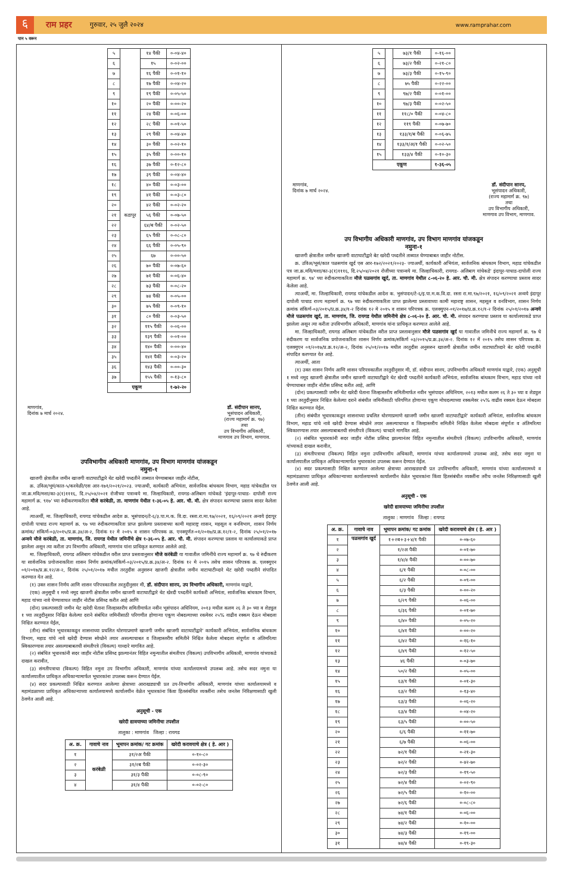६
राम प्रहर
गुरुवार, २५ जुलै २०२४
www.ramprahar.com
पान ५ वरून
| ५ | कडापूर | १४ पैकी | ०-०४-४० |
| ६ | | १५ | ०-०२-०० |
| ७ | | १६ पैकी | ०-०१-१० |
| ८ | | १७ पैकी | ०-०४-२० |
| ९ | | १९ पैकी | ०-०५-५० |
| १० | | २० पैकी | ०-००-२० |
| ११ | | २४ पैकी | ०-०६-०० |
| १२ | | २८ पैकी | ०-०१-५० |
| १३ | | २९ पैकी | ०-०४-४० |
| १४ | | ३० पैकी | ०-०२-१० |
| १५ | | ३५ पैकी | ०-००-१० |
| १६ | | ३७ पैकी | ०-१२-८० |
| १७ | | ३९ पैकी | ०-०४-४० |
| १८ | | ४० पैकी | ०-०३-०० |
| १९ | | ४१ पैकी | ०-०३-८० |
| २० | | ४२ पैकी | ०-०२-२० |
| २१ | | ५६ पैकी | ०-०७-५० |
| २२ | | ६४/ब पैकी | ०-०२-५० |
| २३ | | ६५ पैकी | ०-०८-८० |
| २४ | | ६६ पैकी | ०-०५-९० |
| २५ | | ६७ | ०-००-५० |
| २६ | | ७० पैकी | ०-०७-६० |
| २७ | | ७१ पैकी | ०-०६-४० |
| २८ | | ७३ पैकी | ०-०८-२० |
| २९ | | ७४ पैकी | ०-०५-०० |
| ३० | | ७५ पैकी | ०-०९-१० |
| ३१ | | ८० पैकी | ०-०३-५० |
| ३२ | | ११५ पैकी | ०-०६-०० |
| ३३ | | १३९ पैकी | ०-०१-०० |
| ३४ | | १४० पैकी | ०-००-४० |
| ३५ | | १४१ पैकी | ०-०३-२० |
| ३६ | | १४३ पैकी | ०-००-३० |
| ३७ | | १५५ पैकी | ०-१३-८० |
| एकूण | | | १-७२-२० |
माणगांव,
दिनांक ७ मार्च २०२४.
डॉ. संदीपान सानप,
भूसंपादन अधिकारी,
(राज्य महामार्ग क्र. ९७)
तथा
उप विभागीय अधिकारी,
माणगाव उप विभाग, माणगाव.
उपविभागीय अधिकारी माणगांव, उप विभाग माणगांव यांजकडून
नमुना-१
खाजगी क्षेत्रातील जमीन खाजगी वाटाघाटीद्वारे थेट खरेदी पध्दतीने ताब्यात घेण्याबाबत जाहीर नोटीस,
क्र. उविअ/भूमं/कात-५/करवेळी/एस आर-१७१/२०२१/२०२३. ज्याअथी, कार्यकारी अभियंता, सार्वजनिक बांधकाम विभाग, महाड यांचेकडील पत्र जा.क्र.मवि/मशा/का-३(१)१११६, दि.२५/०४/२०२१ रोजीच्या पत्रान्वये मा. जिल्हाधिकारी, रायगड-अलिबाग यांचेकडे 'इंदापूर-पाचाड- दापोली राज्य महामार्ग क्र. ९१७' च्या रुंदीकरणाकरिता मौजे करंबेळी, ता. माणगांव येथील १-३६-०५ हे. आर. चौ. मी. क्षेत्र संपादन करण्याचा प्रस्ताव सादर केलेला आहे.
त्याअर्थी, मा. जिल्हाधिकारी, रायगड यांचेकडील आदेश क्र. भूसंपादन/टे-६/३.पा.म.क. वि.दा. रस्ता.रा.मा.९७/२०२१, १६/०९/२०२१ अन्वये इंदापूर दापोली पाचाड राज्य महामार्ग क्र. ९७ च्या रुंदीकरणाकरिता प्राप्त झालेल्या प्रस्तावाच्या कामी महाराष्ट्र शासन, महसूल व वनविभाग, शासन निर्णय क्रमांक/ संकिर्ण-०३/२०१५/प्र.क्र.३४/अ-२, दिनांक १२ मे २०१५ व शासन परिपत्रक क्र. एनक्यूर्णत-०१/२०१७/प्र.क्र.१२/१-२, दिनांक २५/०१/२०१७ अन्वये मौजे करंबेळी, ता. माणगांव, जि. रायगड येथील जमिनींचे क्षेत्र १-३६-०५ हे. आर. चौ. मी. संपादन करण्याचा प्रस्ताव या कार्यालयाकडे प्राप्त झालेला असून त्या करीता उप विभागीय अधिकारी, माणगांव यांना प्राधिकृत करण्यात आलेले आहे.
मा. जिल्हाधिकारी, रायगड अलिबाग यांचेकडील वरील प्राप्त प्रस्तावानुसार मौजे करंबेळी या गावातील जमिनींचे राज्य महामार्ग क्र. ९७ चे रुंदीकरण या सार्वजनिक प्रयोजनाकरिता शासन निर्णय क्रमांक/संकिर्ण-०३/२०१५/प्र.क्र.३४/अ-२. दिनांक १२ मे २०१५ तसेच शासन परिपत्रक क्र. एलक्युएन ०१/२०१७/प्र.क्र.१२/अ-२, दिनांक २५/०१/२०१७ मधील तरतुदीस अनुसरुन खाजगी क्षेत्रातील जमीन वाटाघाटीव्दारे थेट खरेदी पध्दतीने संपादित करण्यात येत आहे.
(१) उक्त शासन निर्णय आणि शासन परिपत्रकातील तरतुदीनुसार मी, डॉ. संदीपान सानप, उप विभागीय अधिकारी, माणगांव याद्वारे,
(एक) अनुसूची १ मध्ये नमूद खाजगी क्षेत्रातील जमीन खाजगी वाटाघाटीद्वारे थेट खेरदी पध्दतीने कार्यकरी अभियंता, सार्वजनिक बांधकाम विभाग, महाड यांच्या नावे घेण्यावाचत जाहीर नोटीस प्रसिध्द करीत आहे आणि
(दोन) प्रकल्पासाठी जमीन थेट खरेदी घेताना जिल्हास्तरीय समितीमार्फत नवीन भूसंपादन अधिनियम, २०१३ मधील कलम २६ ते ३० च्या व शेड्युल १ च्या तरतुदीनुसार निश्चित केलेल्या दराने संबंधित जमिनीसाठी परिगणीत होणाऱ्या एकूण नोबदल्याच्या रकमेवर २५% वाढीव रक्कम देऊन मोबदला निश्चित करण्यात येईल,
(तीन) संबंधित भूधारकाकडून शासनाच्या प्रचलित धोरणाप्रमाणे खाजगी जमीन खाजगी वाटाघाटीद्वारे' कार्यकारी अभियंता, सार्वजनिक बांधकाम विभाग, महाड यांचे नावे खरेदी देण्यास स्वेच्छेने तयार असल्याचाबत व जिल्हास्तरीय समितीने निश्चित केलेला मोबदला संपूर्णतः व अंतिमरित्या स्विकारण्यास तयार असल्याबाबतची संमतीपत्रे (विकल्प) याव्दारे मागवित आहे.
(२) संबंधित भूधारकांनी सदर जाहीर नोटीस प्रसिध्द झाल्यानंतर विहित नमुन्यातील संमतीपत्र (विकल्प) उपविभागीय अधिकारी, माणगांव यांच्याकडे दाखल करावीत,
(३) संमतीपत्राचा (विकल्प) विहित नमुना उप विभागीय अधिकारी, माणगांव यांच्या कार्यालयामध्ये उपलब्ध आहे. तसेच सदर नमुना या कार्यालयातील प्राधिकृत अधिकाऱ्यामार्फत भूधारकांना उपलब्ध करून देण्यात येईल.
(४) सदर प्रकल्पासाठी निश्चित करण्यात आलेल्या क्षेत्राच्या आराखड्याची प्रत उप-विभागीय अधिकारी, माणगांव यांच्या कार्यालयामध्ये व महामंडळाच्या प्राधिकृत अधिकाऱ्याच्या कार्यालयामध्ये कार्यालयीन वेळेत भूधारकांना किंवा हितसंबंधित व्यक्तींना तसेच जनतेस निरिक्षणासाठी खुली ठेवणेत आली आहे.
अनुसूची - एक
खरेदी द्यावयाच्या जमिनीचा तपशील
तालुका : माणगांव जिल्हा : रायगड
| अ. क्र. | गावाचे नाव | भूमापन क्रमांक/ गट क्रमांक | खरेदी करावयाचे क्षेत्र ( हे. आर ) |
| --- | --- | --- | --- |
| १ | करंबेळी | ३१/२अ पैकी | ०-१०-८० |
| २ | | ३१/२ब पैकी | ०-०२-३० |
| ३ | | ३१/३ पैकी | ०-०८-९० |
| ४ | | ३१/४ पैकी | ०-०२-८० |
| ५ | | ७३/१ पैकी | ०-१६-०० |
| ६ | | ७३/२ पैकी | ०-२१-८० |
| ७ | | ७३/३ पैकी | ०-१५-९० |
| ८ | | ७५ पैकी | ०-२२-०० |
| ९ | | ९७/२ पैकी | ०-०१-०० |
| १० | | ९७/३ पैकी | ०-०२-५० |
| ११ | | ११८/० पैकी | ०-०४-८० |
| १२ | | ११९ पैकी | ०-०७-७० |
| १३ | | १३३/१/ब पैकी | ०-०६-७५ |
| १४ | | १३३/१/अ/१ पैकी | ०-०२-५० |
| १५ | | १३३/४ पैकी | ०-१०-३० |
| एकूण | | | १-३६-०५ |
माणगांव,
दिनांक ७ मार्च २०२४.
डॉ. संदीपान सानप,
भूसंपादन अधिकारी,
(राज्य महामार्ग क्र. ९७)
तथा
उप विभागीय अधिकारी,
माणगाव उप विभाग, माणगाव.
उप विभागीय अधिकारी माणगांव, उप विभाग माणगांव यांजकडून
नमुना-१
खाजगी क्षेत्रातील जमीन खाजगी वाटाघाटीद्वारे बेट खरेदी पध्दतीने ताब्यात घेण्याबाबत जाहीर नोटीस.
क्र. उविअ/भूसं/कात पळसगांव खुर्द एस आर-१७२/२०२१/२०२३- ज्याअर्थी, कार्यकारी अभियंता, सार्वजनिक बांधकाम विभाग, महाड यांचेकडील पत्र जा.क्र.मवि/मशा/का-३(१)१११६, दि.२५/०४/२०२१ रोजीच्या पत्रान्वये मा. जिल्हाधिकारी, रायगड- अलिबाग यांचेकडे' इंदापूर-पाचाड-दापोली राज्य महामार्ग क्र. ९७' च्या रुंदीकरणाकरिता मौजे पळसगांव खुर्द, ता. माणगांव येथील ८-०६-२० हे. आर. चौ. मी. क्षेत्र संपादन करण्याचा प्रस्ताव सादर केलेला आहे.
त्याअर्थी, मा. जिल्हाधिकारी, रायगड यांचेकडील आदेश क. भुसंपादन/टे-६/इ.पा.म.क.वि.दा. रस्ता रा.मा.९७/२०२१, १६/०९/२०२१ अन्वये इंदापूर दापोली पाचाड राज्य महामार्ग क्र. ९७ च्या रुंदीकरणाकरिता प्राप्त झालेल्या प्रस्तावाच्या कामी महाराष्ट्र शासन, महसूल व वनविभाग, शासन निर्णय क्रमांक संकिर्ण-०३/२०१५/प्र.क्र.३४/१-२ दिनांक १२ मे २०१५ व शासन परिपत्रक क्र. एलक्युएन-०१/२०१७/प्र.क्र.१२/१-२ दिनांक २५/०१/२०१७ अन्वये मौजे पळसगांव खुर्द, ता. माणगांव, जि. रायगड येथील जमिनीचे क्षेत्र ८-०६-२० हे. आर. चौ. मी. संपादन करण्याचा प्रस्ताव या कार्यालयाकडे प्राप्त झालेला असून त्या करीता उपविभागीय अधिकारी, माणगांव यांना प्राधिकृत करण्यात आलेले आहे.
मा. जिल्हाधिकारी, रायगड अलिबाग यांचेकडील वरील प्राप्त प्रस्तावानुसार मौजे पळसगांव खुर्द या गावातील जमिनीचे राज्य महामार्ग क्र. ९७ चे रुंदीकरण या सार्वजनिक प्रयोजनाकरिता शासन निर्णय क्रमांक/संकिर्ण ०३/२०१५/प्र.क्र.३४/अ-२. दिनांक १२ में २०१५ तसेच शासन परिपत्रक क्र. एलक्युएन ०१/२०१७/प्र.क्र.१२/अ-२, दिनांक २५/०१/२०१७ मधील तरतुदीस अनुसरुन खाजगी क्षेत्रातील जमीन वाटाघाटीव्दारे बेट खरेदी पध्दतीने संपादित करण्यात येत आहे.
त्याअर्थी, आता
(१) उक्त शासन निर्णय आणि शासन परिपत्रकातील तरतुदीनुसार मी, डॉ. संदीपान सानप, उपविभागीय अधिकारी माणगांव याद्वारे, (एक) अनुसूची १ मध्ये नमूद खाजगी क्षेत्रातील जमीन खाजगी वाटाघाटीद्वारे थेट खेरदी पध्दतीने कार्यकारी अभियंता, सार्वजनिक बांधकाम विभाग, महाड यांच्या नावे घेण्याचाबत जाहीर नोटीस प्रसिध्द करीत आहे, आणि
(दोन) प्रकल्पासाठी जमीन थेट खरेदी घेताना जिल्हास्तरीय समितीमार्फत नवीन भूसंपादन अधिनियम, २०१३ मधील कलम २६ ते ३० च्या व शेड्युल १ च्या तरतुदीनुसार निश्चित केलेल्या दराने संबंधीत जमिनीसाठी परिगणित होणाऱ्या एकूण मोचदल्याच्या रक्कमेवर २५% वाढीव रक्कम देऊन मोबदला निश्चित करण्यात येईल.
(तीन) संबंधीत भूधारकाकडून शासनाच्या प्रचलित धोरणाप्रमाणे खाजगी जमीन खाजगी वाटाघाटीद्वारे' कार्यकारी अभियंता, सार्वजनिक बांधकाम विभाग, महाड यांचे नावे खरेदी देण्यास स्वेच्छेने तयार असल्याचाचत व जिल्हास्तरीय समितीने निश्चित केलेला मोबदला संपूर्णतः व अंतिमरित्या स्विकारण्यास तयार असल्याबाबतची संमतीपत्रे (विकल्प) चाच्दारे मागवित आहे.
(२) संबंधित भूधारकांनी सदर जाहीर नोटीस प्रसिध्द झाल्यानंतर विहित नमुन्यातील संमतीपत्रे (विकल्प) उपविभागीय अधिकारी, माणगांव यांच्याकडे दाखल करावीत,
(३) संमतीपत्राचा (विकल्प) विहित नमुना उपविभागीय अधिकारी, माणगांव यांच्या कार्यालयामध्ये उपलब्ध आहे, तसेच सदर नमुना या कार्यालयातील प्राधिकृत अधिकाऱ्यामार्फत भुधारकांना उपलब्ध करून देण्यात येईल.
(४) सदर प्रकल्पासाठी निश्चित करण्यात आलेल्या क्षेत्राच्या आराखड्याची प्रत उपविभागीय अधिकारी, माणगांव यांच्या कार्यालयामध्ये व महामंडळाच्या प्राधिकृत अधिकाऱ्याच्या कार्यालयामध्ये कार्यालयीन वेळेत भूधारकांना किंवा हितसंबंधीत व्यक्तींना तरीच जनतेस निरिक्षणासाठी खुली ठेवणेत आली आहे.
अनुसूची - एक
खरेदी द्यावयाच्या जमिनीचा तपशील
तालुका : माणगांव जिल्हा : रायगड
| अ. क्र. | गावाचे नाव | भूमापन क्रमांक/ गट क्रमांक | खरेदी करावयाचे क्षेत्र ( हे. आर ) |
| --- | --- | --- | --- |
| १ | पळसगांव खुर्द | १+२ब+३+४/१ पैकी | ०-०७-६० |
| २ | | १/२अ पैकी | ०-०१-७० |
| ३ | | १/४/४ पैकी | ०-००-७० |
| ४ | | ६/१ पैकी | ०-०८-०० |
| ५ | | ६/२ पैकी | ०-०९-०० |
| ६ | | ६/३ पैकी | ०-००-२० |
| ७ | | ६/२९ पैकी | ०-०६-०० |
| ८ | | ६/३६ पैकी | ०-०१-७० |
| ९ | | ६/४० पैकी | ०-०५-२० |
| १० | | ६/४१ पैकी | ०-००-२० |
| ११ | | ६/४२ पैकी | ०-१६-१० |
| १२ | | ६/४९ पैकी | ०-१२-५० |
| १३ | | ४६ पैकी | ०-०३-७० |
| १४ | | ५०/२ पैकी | ०-०५-०० |
| १५ | | ६३/१ पैकी | ०-०१-३० |
| १६ | | ६३/२ पैकी | ०-१३-४० |
| १७ | | ६३/३ पैकी | ०-०६-२० |
| १८ | | ६३/४ पैकी | ०-०४-२० |
| १९ | | ६३/५ पैकी | ०-००-५० |
| २० | | ६/६ पैकी | ०-११-७० |
| २१ | | ६/७ पैकी | ०-०६-०० |
| २२ | | ७२/१ पैकी | ०-२१-३० |
| २३ | | ७२/२ पैकी | ०-४२-७० |
| २४ | | ७२/३ पैकी | ०-१९-५० |
| २५ | | ७२/४ पैकी | ०-०२-९० |
| २६ | | ७२/५ पैकी | ०-१०-०० |
| २७ | | ७२/६ पैकी | ०-०८-८० |
| २८ | | ७४/१ पैकी | ०-०६-०० |
| २९ | | ७४/२ पैकी | ०-१०-०० |
| ३० | | ७४/३ पैकी | ०-१९-०० |
| ३१ | | ७४/४ पैकी | ०-१९-३० |